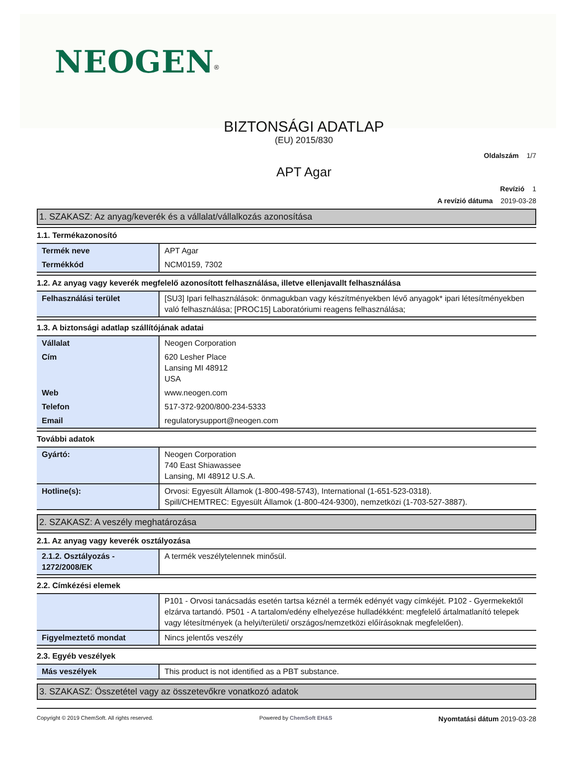NEOGEN<sup>®</sup>
BIZTONSÁGI ADATLAP
(EU) 2015/830
Oldalszám 1/7
APT Agar
Revízió 1
A revízió dátuma 2019-03-28
1. SZAKASZ: Az anyag/keverék és a vállalat/vállalkozás azonosítása
1.1. Termékazonosító
| Termék neve | APT Agar |
| Termékkód | NCM0159, 7302 |
1.2. Az anyag vagy keverék megfelelő azonosított felhasználása, illetve ellenjavallt felhasználása
| Felhasználási terület | [SU3] Ipari felhasználások: önmagukban vagy készítményekben lévő anyagok* ipari létesítményekben való felhasználása; [PROC15] Laboratóriumi reagens felhasználása; |
1.3. A biztonsági adatlap szállítójának adatai
| Vállalat | Neogen Corporation |
| Cím | 620 Lesher Place Lansing MI 48912 USA |
| Web | www.neogen.com |
| Telefon | 517-372-9200/800-234-5333 |
| Email | regulatorysupport@neogen.com |
További adatok
| Gyártó: | Neogen Corporation 740 East Shiawassee Lansing, MI 48912 U.S.A. |
| Hotline(s): | Orvosi: Egyesült Államok (1-800-498-5743), International (1-651-523-0318). Spill/CHEMTREC: Egyesült Államok (1-800-424-9300), nemzetközi (1-703-527-3887). |
2. SZAKASZ: A veszély meghatározása
2.1. Az anyag vagy keverék osztályozása
| 2.1.2. Osztályozás - 1272/2008/EK | A termék veszélytelennek minősül. |
2.2. Címkézési elemek
| | P101 - Orvosi tanácsadás esetén tartsa kéznél a termék edényét vagy címkéjét. P102 - Gyermekektől elzárva tartandó. P501 - A tartalom/edény elhelyezése hulladékként: megfelelő ártalmatlanító telepek vagy létesítmények (a helyi/területi/ országos/nemzetközi előírásoknak megfelelően). |
| Figyelmeztető mondat | Nincs jelentős veszély |
2.3. Egyéb veszélyek
| Más veszélyek | This product is not identified as a PBT substance. |
3. SZAKASZ: Összetétel vagy az összetevőkre vonatkozó adatok
Copyright © 2019 ChemSoft. All rights reserved. Powered by ChemSoft EH&S Nyomtatási dátum 2019-03-28